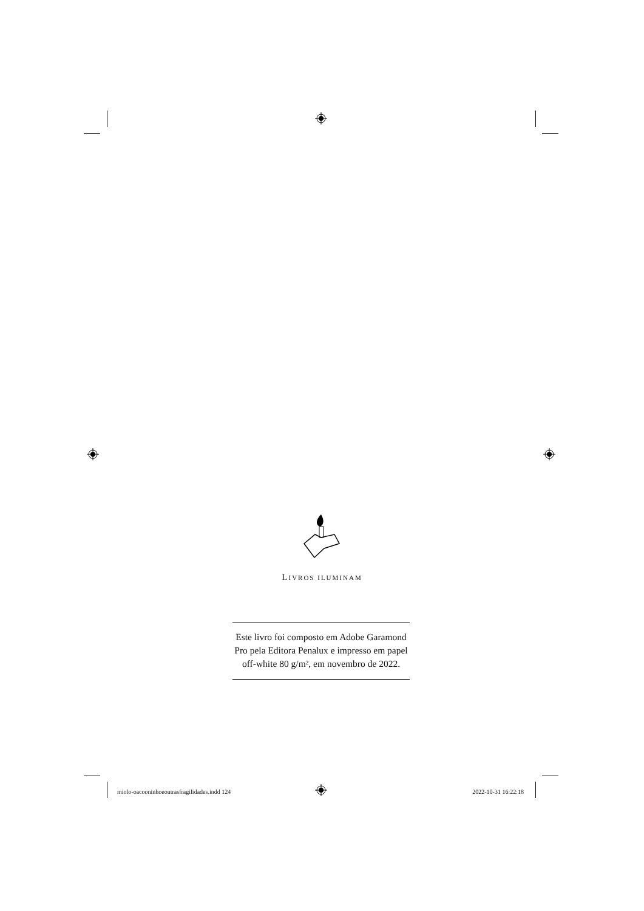LIVROS ILUMINAM
Este livro foi composto em Adobe Garamond
Pro pela Editora Penalux e impresso em papel
off-white 80 g/m², em novembro de 2022.
miolo-oacooninhoeoutrasfragilidades.indd 124 2022-10-31 16:22:18